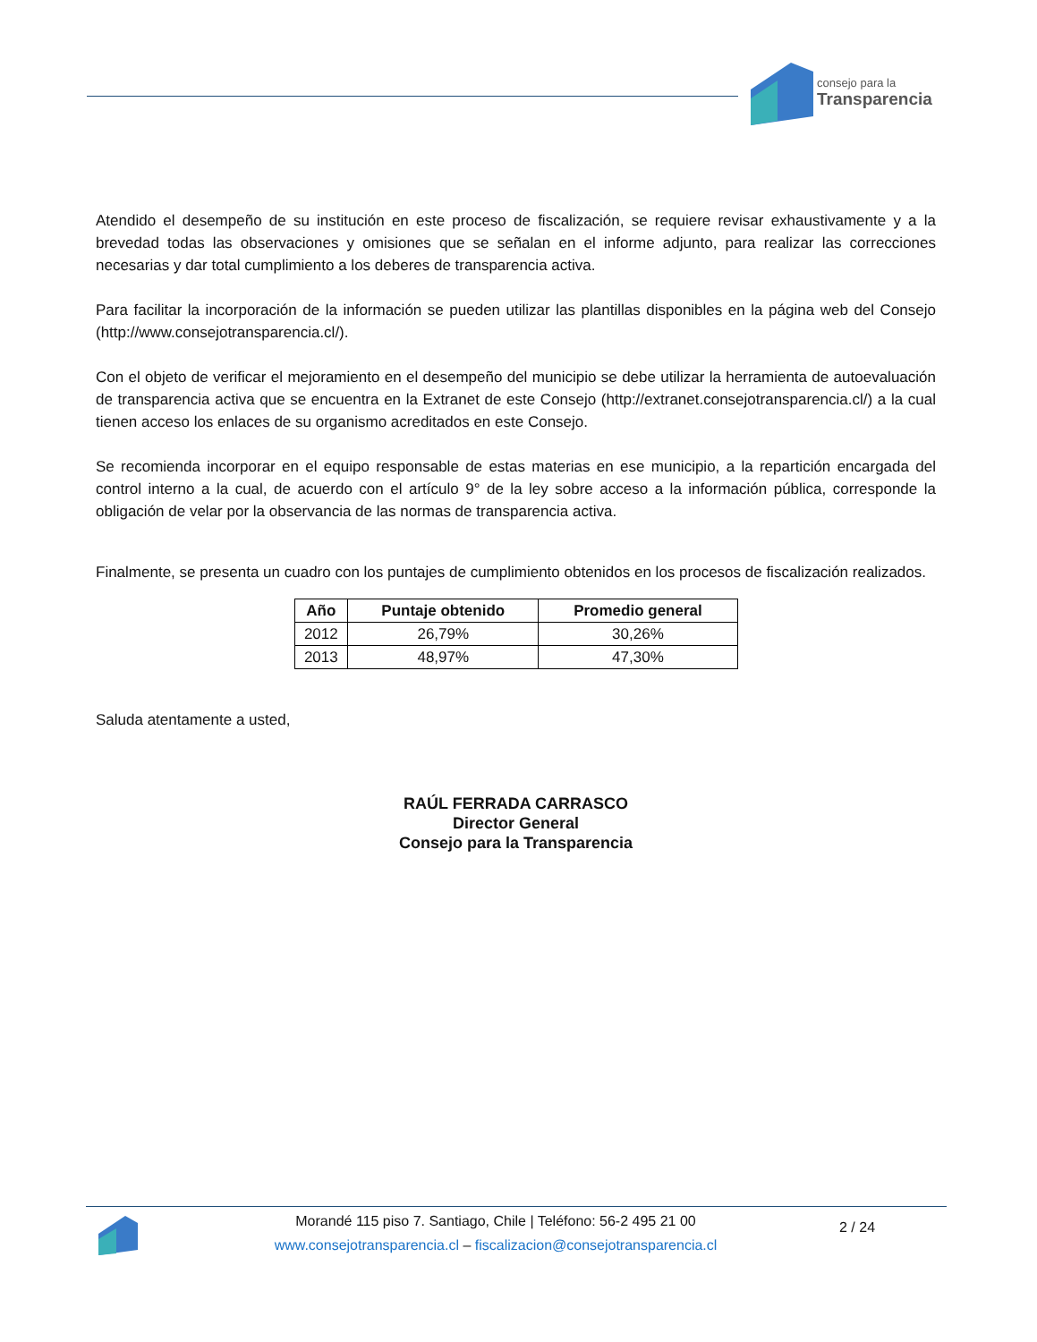consejo para la
Transparencia
Atendido el desempeño de su institución en este proceso de fiscalización, se requiere revisar exhaustivamente y a la brevedad todas las observaciones y omisiones que se señalan en el informe adjunto, para realizar las correcciones necesarias y dar total cumplimiento a los deberes de transparencia activa.
Para facilitar la incorporación de la información se pueden utilizar las plantillas disponibles en la página web del Consejo (http://www.consejotransparencia.cl/).
Con el objeto de verificar el mejoramiento en el desempeño del municipio se debe utilizar la herramienta de autoevaluación de transparencia activa que se encuentra en la Extranet de este Consejo (http://extranet.consejotransparencia.cl/) a la cual tienen acceso los enlaces de su organismo acreditados en este Consejo.
Se recomienda incorporar en el equipo responsable de estas materias en ese municipio, a la repartición encargada del control interno a la cual, de acuerdo con el artículo 9° de la ley sobre acceso a la información pública, corresponde la obligación de velar por la observancia de las normas de transparencia activa.
Finalmente, se presenta un cuadro con los puntajes de cumplimiento obtenidos en los procesos de fiscalización realizados.
| Año | Puntaje obtenido | Promedio general |
| --- | --- | --- |
| 2012 | 26,79% | 30,26% |
| 2013 | 48,97% | 47,30% |
Saluda atentamente a usted,
RAÚL FERRADA CARRASCO
Director General
Consejo para la Transparencia
Morandé 115 piso 7. Santiago, Chile | Teléfono: 56-2 495 21 00
www.consejotransparencia.cl – fiscalizacion@consejotransparencia.cl
2 / 24